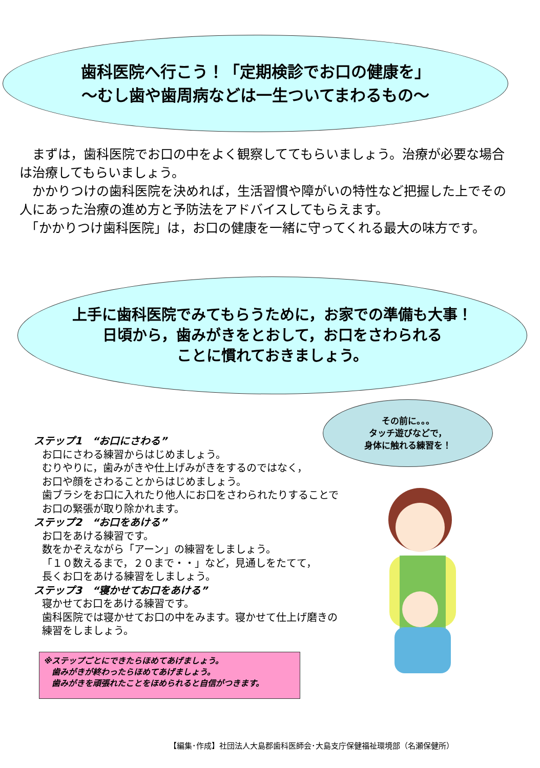歯科医院へ行こう！「定期検診でお口の健康を」
～むし歯や歯周病などは一生ついてまわるもの～
　まずは，歯科医院でお口の中をよく観察しててもらいましょう。治療が必要な場合は治療してもらいましょう。
　かかりつけの歯科医院を決めれば，生活習慣や障がいの特性など把握した上でその人にあった治療の進め方と予防法をアドバイスしてもらえます。
　「かかりつけ歯科医院」は，お口の健康を一緒に守ってくれる最大の味方です。
上手に歯科医院でみてもらうために，お家での準備も大事！
日頃から，歯みがきをとおして，お口をさわられる
ことに慣れておきましょう。
その前に。。。
タッチ遊びなどで，
身体に触れる練習を！
ステップ1　“お口にさわる”
お口にさわる練習からはじめましょう。
むりやりに，歯みがきや仕上げみがきをするのではなく，
お口や顔をさわることからはじめましょう。
歯ブラシをお口に入れたり他人にお口をさわられたりすることでお口の緊張が取り除かれます。
ステップ2　“お口をあける”
お口をあける練習です。
数をかぞえながら「アーン」の練習をしましょう。
「１０数えるまで，２０まで・・」など，見通しをたてて，
長くお口をあける練習をしましょう。
ステップ3　“寝かせてお口をあける”
寝かせてお口をあける練習です。
歯科医院では寝かせてお口の中をみます。寝かせて仕上げ磨きの練習をしましょう。
※ステップごとにできたらほめてあげましょう。
　歯みがきが終わったらほめてあげましょう。
　歯みがきを頑張れたことをほめられると自信がつきます。
【編集･作成】社団法人大島郡歯科医師会･大島支庁保健福祉環境部（名瀬保健所）